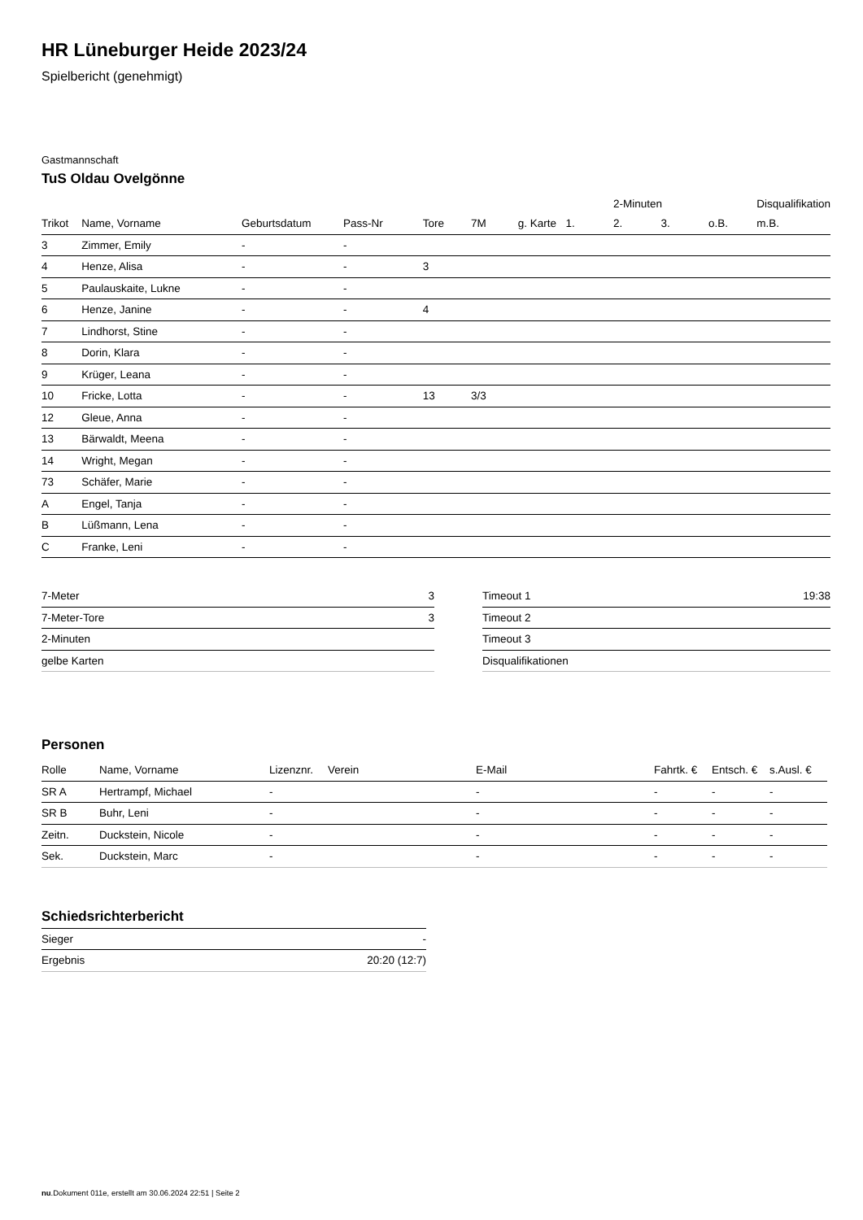HR Lüneburger Heide 2023/24
Spielbericht (genehmigt)
Gastmannschaft
TuS Oldau Ovelgönne
| | | | | | | | | 2-Minuten | | | Disqualifikation |
| --- | --- | --- | --- | --- | --- | --- | --- | --- | --- | --- | --- |
| Trikot | Name, Vorname | Geburtsdatum | Pass-Nr | Tore | 7M | g. Karte | 1. | 2. | 3. | o.B. | m.B. |
| 3 | Zimmer, Emily | - | - | | | | | | | | |
| 4 | Henze, Alisa | - | - | 3 | | | | | | | |
| 5 | Paulauskaite, Lukne | - | - | | | | | | | | |
| 6 | Henze, Janine | - | - | 4 | | | | | | | |
| 7 | Lindhorst, Stine | - | - | | | | | | | | |
| 8 | Dorin, Klara | - | - | | | | | | | | |
| 9 | Krüger, Leana | - | - | | | | | | | | |
| 10 | Fricke, Lotta | - | - | 13 | 3/3 | | | | | | |
| 12 | Gleue, Anna | - | - | | | | | | | | |
| 13 | Bärwaldt, Meena | - | - | | | | | | | | |
| 14 | Wright, Megan | - | - | | | | | | | | |
| 73 | Schäfer, Marie | - | - | | | | | | | | |
| A | Engel, Tanja | - | - | | | | | | | | |
| B | Lüßmann, Lena | - | - | | | | | | | | |
| C | Franke, Leni | - | - | | | | | | | | |
| 7-Meter | 3 |
| 7-Meter-Tore | 3 |
| 2-Minuten | |
| gelbe Karten | |
| Timeout 1 | 19:38 |
| Timeout 2 | |
| Timeout 3 | |
| Disqualifikationen | |
Personen
| Rolle | Name, Vorname | Lizenznr. | Verein | E-Mail | Fahrtk. € | Entsch. € | s.Ausl. € |
| --- | --- | --- | --- | --- | --- | --- | --- |
| SR A | Hertrampf, Michael | - | | - | - | - | - |
| SR B | Buhr, Leni | - | | - | - | - | - |
| Zeitn. | Duckstein, Nicole | - | | - | - | - | - |
| Sek. | Duckstein, Marc | - | | - | - | - | - |
Schiedsrichterbericht
| Sieger | - |
| Ergebnis | 20:20 (12:7) |
nu.Dokument 011e, erstellt am 30.06.2024 22:51 | Seite 2